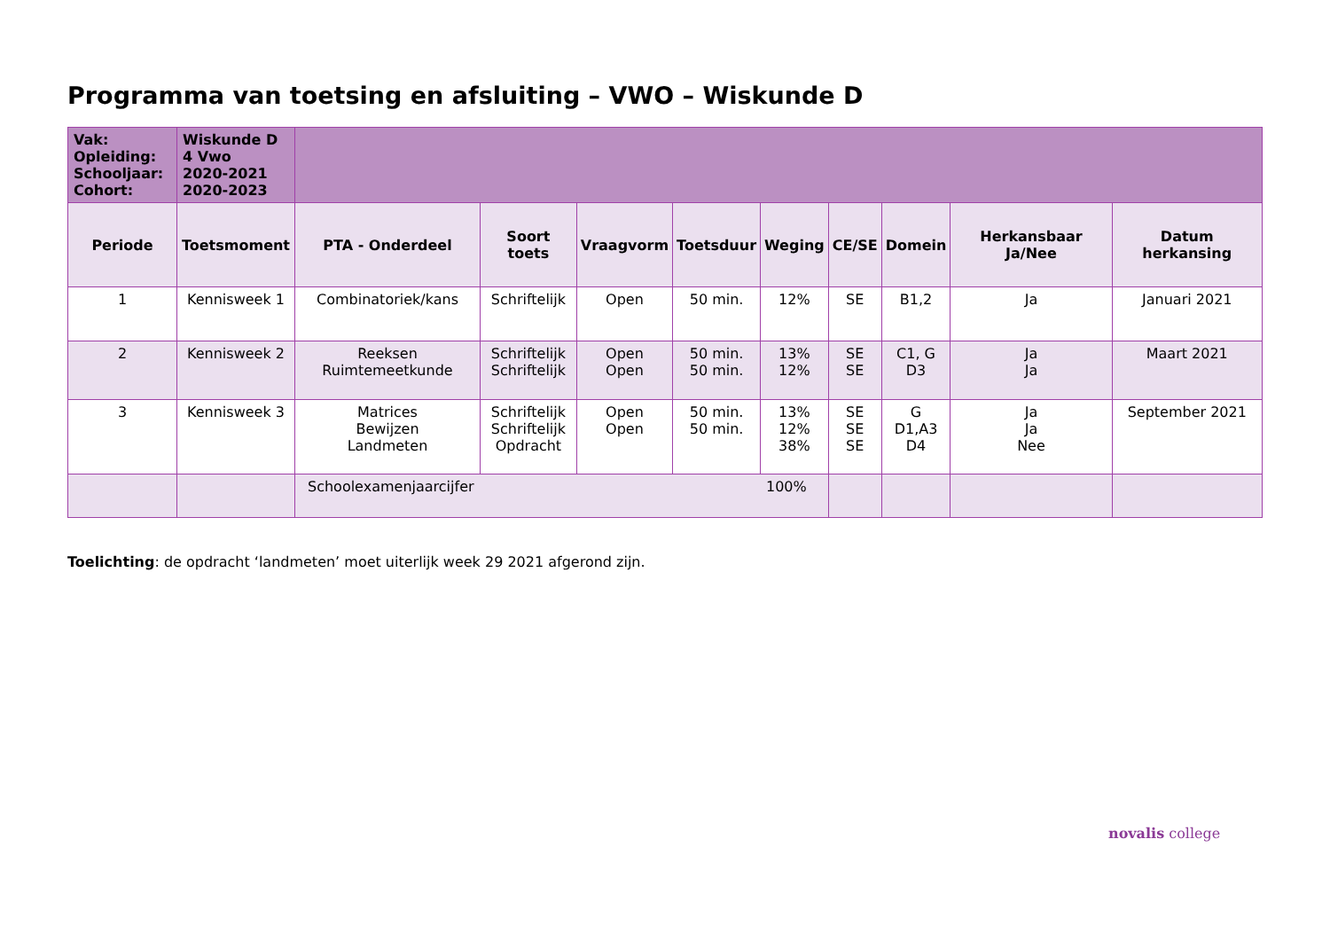Programma van toetsing en afsluiting – VWO – Wiskunde D
| Vak: Opleiding: Schooljaar: Cohort: | Wiskunde D 4 Vwo 2020-2021 2020-2023 | | | | | | | | | |
| Periode | Toetsmoment | PTA - Onderdeel | Soort toets | Vraagvorm | Toetsduur | Weging | CE/SE | Domein | Herkansbaar Ja/Nee | Datum herkansing |
| 1 | Kennisweek 1 | Combinatoriek/kans | Schriftelijk | Open | 50 min. | 12% | SE | B1,2 | Ja | Januari 2021 |
| 2 | Kennisweek 2 | Reeksen Ruimtemeetkunde | Schriftelijk Schriftelijk | Open Open | 50 min. 50 min. | 13% 12% | SE SE | C1, G D3 | Ja Ja | Maart 2021 |
| 3 | Kennisweek 3 | Matrices Bewijzen Landmeten | Schriftelijk Schriftelijk Opdracht | Open Open | 50 min. 50 min. | 13% 12% 38% | SE SE SE | G D1,A3 D4 | Ja Ja Nee | September 2021 |
| | | Schoolexamenjaarcijfer 100% | | | | | | | | |
Toelichting: de opdracht ‘landmeten’ moet uiterlijk week 29 2021 afgerond zijn.
novalis college